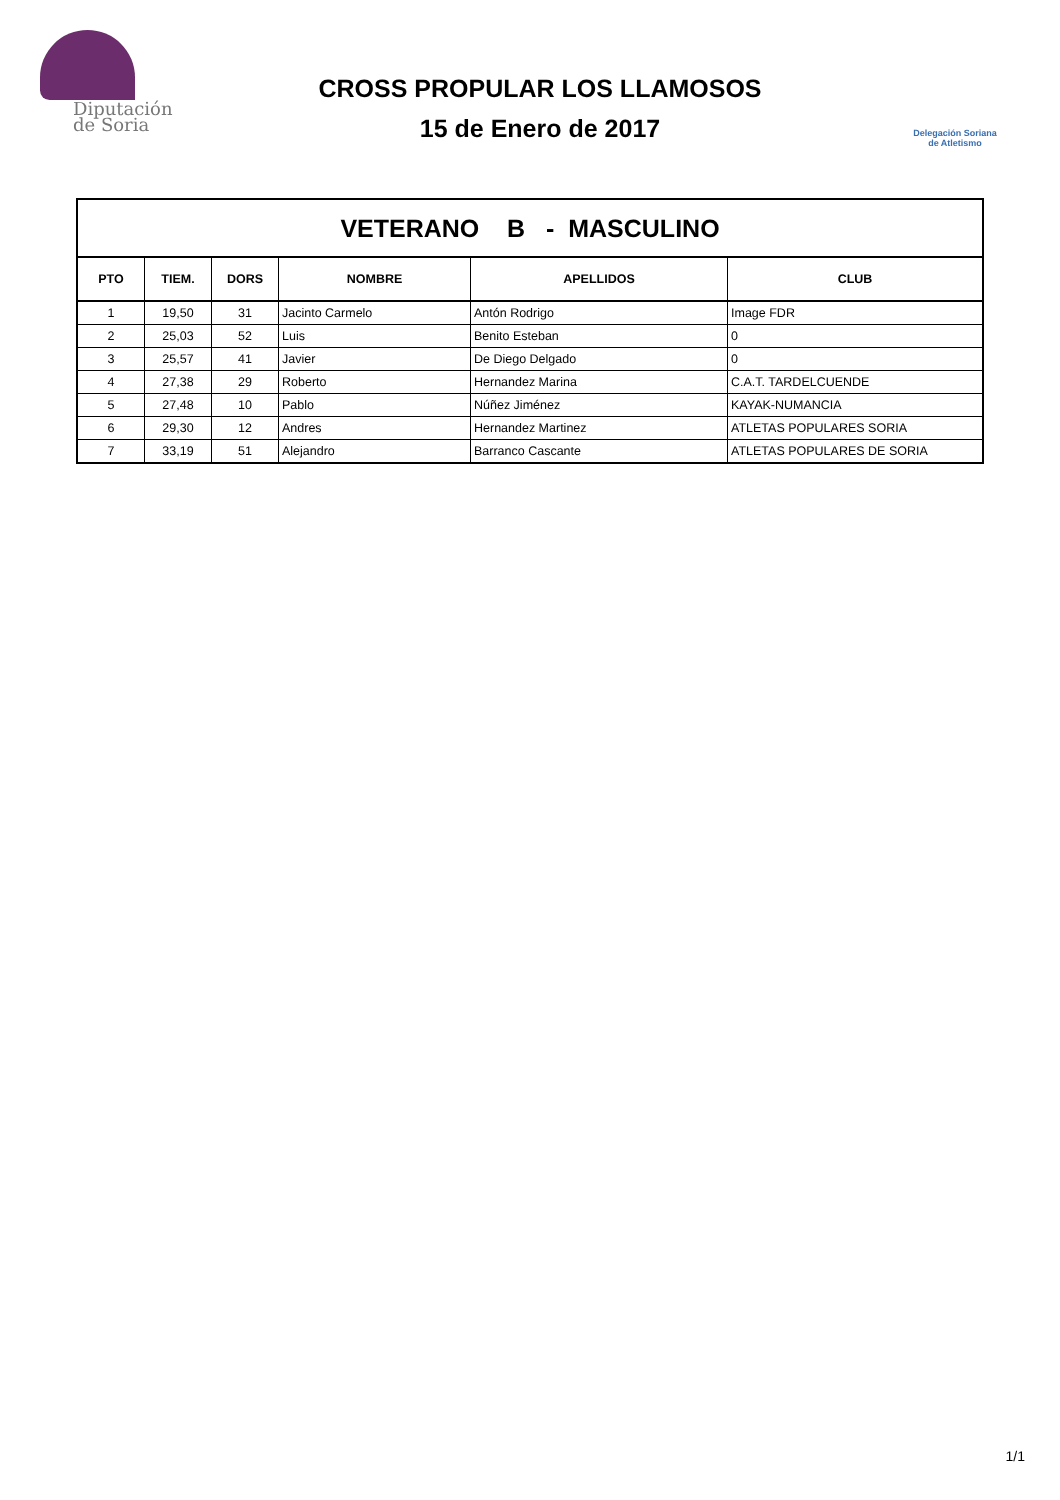Diputación
de Soria
CROSS PROPULAR LOS LLAMOSOS
15 de Enero de 2017
Delegación Soriana
de Atletismo
| VETERANO B - MASCULINO | | | | | |
| PTO | TIEM. | DORS | NOMBRE | APELLIDOS | CLUB |
| 1 | 19,50 | 31 | Jacinto Carmelo | Antón Rodrigo | Image FDR |
| 2 | 25,03 | 52 | Luis | Benito Esteban | 0 |
| 3 | 25,57 | 41 | Javier | De Diego Delgado | 0 |
| 4 | 27,38 | 29 | Roberto | Hernandez Marina | C.A.T. TARDELCUENDE |
| 5 | 27,48 | 10 | Pablo | Núñez Jiménez | KAYAK-NUMANCIA |
| 6 | 29,30 | 12 | Andres | Hernandez Martinez | ATLETAS POPULARES SORIA |
| 7 | 33,19 | 51 | Alejandro | Barranco Cascante | ATLETAS POPULARES DE SORIA |
1/1